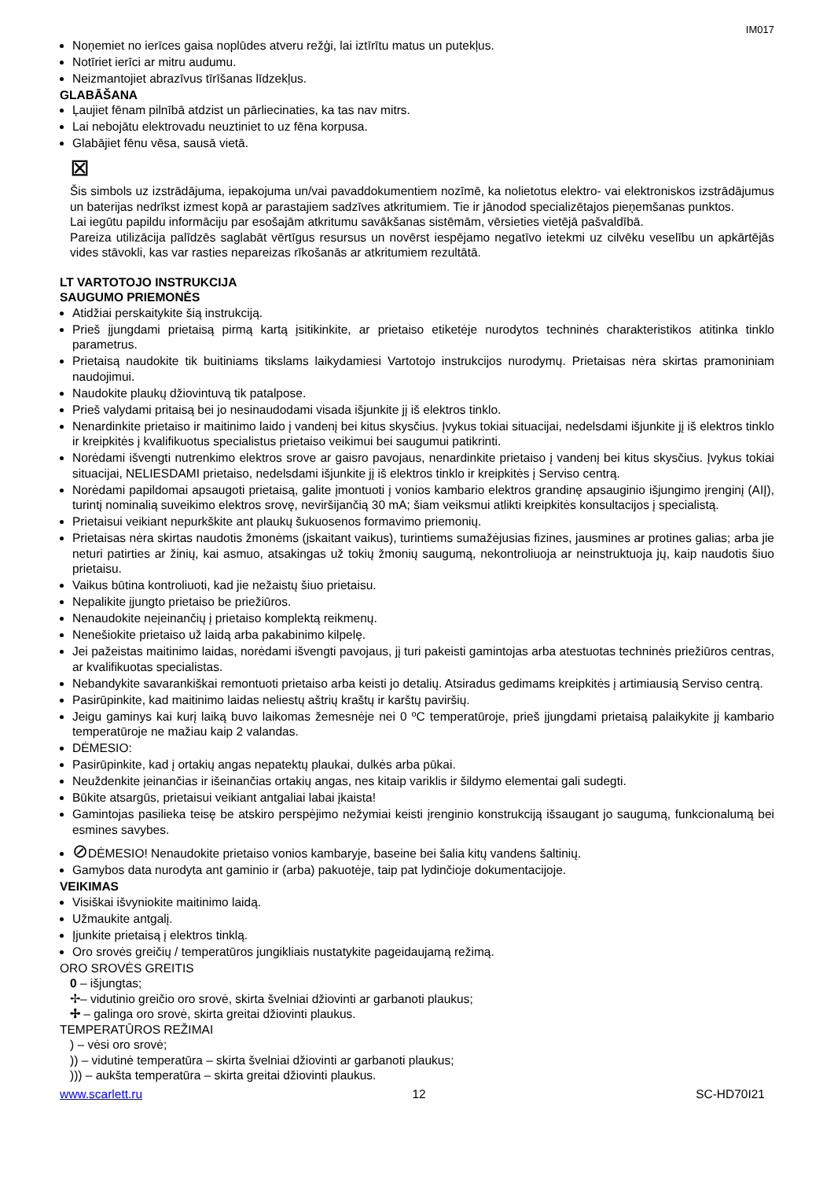IM017
Noņemiet no ierīces gaisa noplūdes atveru režģi, lai iztīrītu matus un putekļus.
Notīriet ierīci ar mitru audumu.
Neizmantojiet abrazīvus tīrīšanas līdzekļus.
GLABĀŠANA
Ļaujiet fēnam pilnībā atdzist un pārliecinaties, ka tas nav mitrs.
Lai nebojātu elektrovadu neuztiniet to uz fēna korpusa.
Glabājiet fēnu vēsa, sausā vietā.
⊠
Šis simbols uz izstrādājuma, iepakojuma un/vai pavaddokumentiem nozīmē, ka nolietotus elektro- vai elektroniskos izstrādājumus un baterijas nedrīkst izmest kopā ar parastajiem sadzīves atkritumiem. Tie ir jānodod specializētajos pieņemšanas punktos.
Lai iegūtu papildu informāciju par esošajām atkritumu savākšanas sistēmām, vērsieties vietējā pašvaldībā.
Pareiza utilizācija palīdzēs saglabāt vērtīgus resursus un novērst iespējamo negatīvo ietekmi uz cilvēku veselību un apkārtējās vides stāvokli, kas var rasties nepareizas rīkošanās ar atkritumiem rezultātā.
LT VARTOTOJO INSTRUKCIJA
SAUGUMO PRIEMONĖS
Atidžiai perskaitykite šią instrukciją.
Prieš įjungdami prietaisą pirmą kartą įsitikinkite, ar prietaiso etiketėje nurodytos techninės charakteristikos atitinka tinklo parametrus.
Prietaisą naudokite tik buitiniams tikslams laikydamiesi Vartotojo instrukcijos nurodymų. Prietaisas nėra skirtas pramoniniam naudojimui.
Naudokite plaukų džiovintuvą tik patalpose.
Prieš valydami pritaisą bei jo nesinaudodami visada išjunkite jį iš elektros tinklo.
Nenardinkite prietaiso ir maitinimo laido į vandenį bei kitus skysčius. Įvykus tokiai situacijai, nedelsdami išjunkite jį iš elektros tinklo ir kreipkitės į kvalifikuotus specialistus prietaiso veikimui bei saugumui patikrinti.
Norėdami išvengti nutrenkimo elektros srove ar gaisro pavojaus, nenardinkite prietaiso į vandenį bei kitus skysčius. Įvykus tokiai situacijai, NELIESDAMI prietaiso, nedelsdami išjunkite jį iš elektros tinklo ir kreipkitės į Serviso centrą.
Norėdami papildomai apsaugoti prietaisą, galite įmontuoti į vonios kambario elektros grandinę apsauginio išjungimo įrenginį (AIĮ), turintį nominalią suveikimo elektros srovę, neviršijančią 30 mA; šiam veiksmui atlikti kreipkitės konsultacijos į specialistą.
Prietaisui veikiant nepurkškite ant plaukų šukuosenos formavimo priemonių.
Prietaisas nėra skirtas naudotis žmonėms (įskaitant vaikus), turintiems sumažėjusias fizines, jausmines ar protines galias; arba jie neturi patirties ar žinių, kai asmuo, atsakingas už tokių žmonių saugumą, nekontroliuoja ar neinstruktuoja jų, kaip naudotis šiuo prietaisu.
Vaikus būtina kontroliuoti, kad jie nežaistų šiuo prietaisu.
Nepalikite įjungto prietaiso be priežiūros.
Nenaudokite neįeinančių į prietaiso komplektą reikmenų.
Nenešiokite prietaiso už laidą arba pakabinimo kilpelę.
Jei pažeistas maitinimo laidas, norėdami išvengti pavojaus, jį turi pakeisti gamintojas arba atestuotas techninės priežiūros centras, ar kvalifikuotas specialistas.
Nebandykite savarankiškai remontuoti prietaiso arba keisti jo detalių. Atsiradus gedimams kreipkitės į artimiausią Serviso centrą.
Pasirūpinkite, kad maitinimo laidas neliestų aštrių kraštų ir karštų paviršių.
Jeigu gaminys kai kurį laiką buvo laikomas žemesnėje nei 0 ºC temperatūroje, prieš įjungdami prietaisą palaikykite jį kambario temperatūroje ne mažiau kaip 2 valandas.
DĖMESIO:
Pasirūpinkite, kad į ortakių angas nepatektų plaukai, dulkės arba pūkai.
Neuždenkite įeinančias ir išeinančias ortakių angas, nes kitaip variklis ir šildymo elementai gali sudegti.
Būkite atsargūs, prietaisui veikiant antgaliai labai įkaista!
Gamintojas pasilieka teisę be atskiro perspėjimo nežymiai keisti įrenginio konstrukciją išsaugant jo saugumą, funkcionalumą bei esmines savybes.
⊘DĖMESIO! Nenaudokite prietaiso vonios kambaryje, baseine bei šalia kitų vandens šaltinių.
Gamybos data nurodyta ant gaminio ir (arba) pakuotėje, taip pat lydinčioje dokumentacijoje.
VEIKIMAS
Visiškai išvyniokite maitinimo laidą.
Užmaukite antgalį.
Įjunkite prietaisą į elektros tinklą.
Oro srovės greičių / temperatūros jungikliais nustatykite pageidaujamą režimą.
ORO SROVĖS GREITIS
0 – išjungtas;
✢– vidutinio greičio oro srovė, skirta švelniai džiovinti ar garbanoti plaukus;
✢ – galinga oro srovė, skirta greitai džiovinti plaukus.
TEMPERATŪROS REŽIMAI
) – vėsi oro srovė;
)) – vidutinė temperatūra – skirta švelniai džiovinti ar garbanoti plaukus;
))) – aukšta temperatūra – skirta greitai džiovinti plaukus.
www.scarlett.ru 12 SC-HD70I21